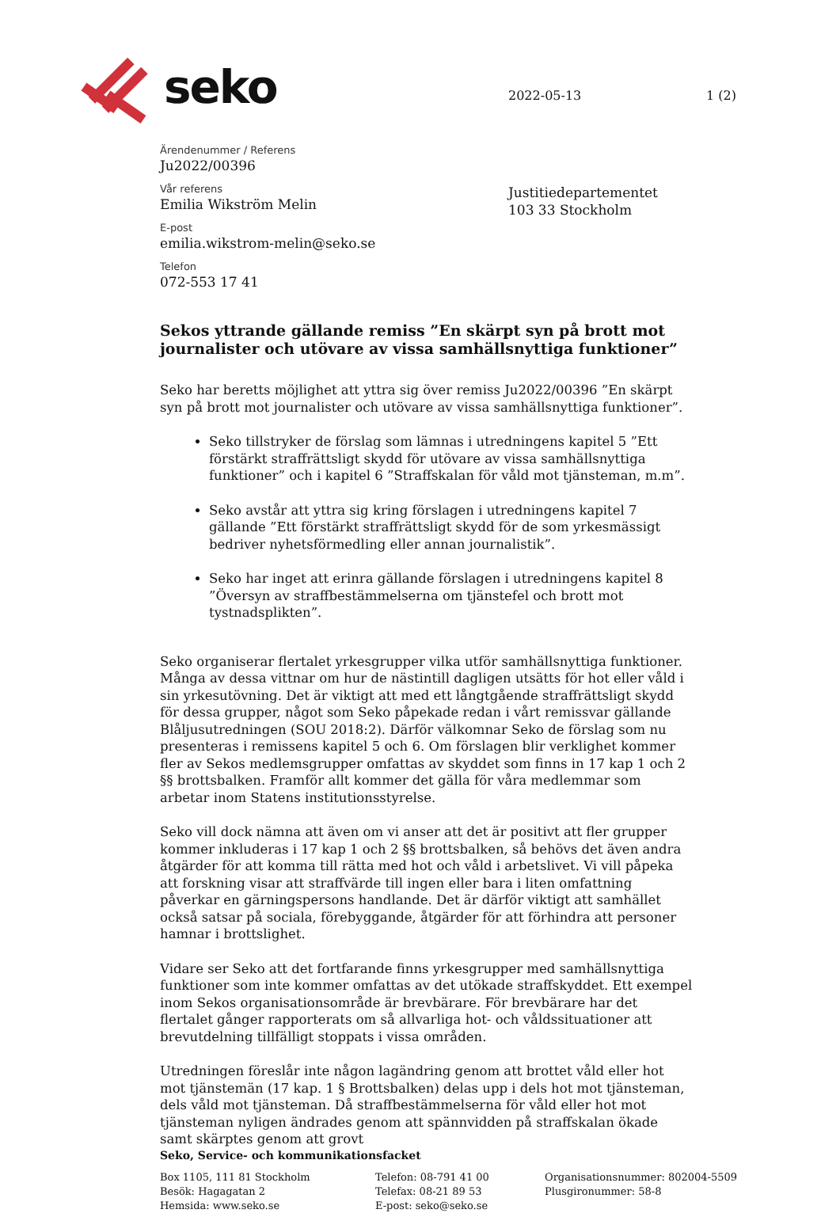seko
2022-05-13 1 (2)
Ärendenummer / Referens
Ju2022/00396
Vår referens
Emilia Wikström Melin
E-post
emilia.wikstrom-melin@seko.se
Telefon
072-553 17 41
Justitiedepartementet
103 33 Stockholm
Sekos yttrande gällande remiss ”En skärpt syn på brott mot journalister och utövare av vissa samhällsnyttiga funktioner”
Seko har beretts möjlighet att yttra sig över remiss Ju2022/00396 ”En skärpt syn på brott mot journalister och utövare av vissa samhällsnyttiga funktioner”.
Seko tillstryker de förslag som lämnas i utredningens kapitel 5 ”Ett förstärkt straffrättsligt skydd för utövare av vissa samhällsnyttiga funktioner” och i kapitel 6 ”Straffskalan för våld mot tjänsteman, m.m”.
Seko avstår att yttra sig kring förslagen i utredningens kapitel 7 gällande ”Ett förstärkt straffrättsligt skydd för de som yrkesmässigt bedriver nyhetsförmedling eller annan journalistik”.
Seko har inget att erinra gällande förslagen i utredningens kapitel 8 ”Översyn av straffbestämmelserna om tjänstefel och brott mot tystnadsplikten”.
Seko organiserar flertalet yrkesgrupper vilka utför samhällsnyttiga funktioner. Många av dessa vittnar om hur de nästintill dagligen utsätts för hot eller våld i sin yrkesutövning. Det är viktigt att med ett långtgående straffrättsligt skydd för dessa grupper, något som Seko påpekade redan i vårt remissvar gällande Blåljusutredningen (SOU 2018:2). Därför välkomnar Seko de förslag som nu presenteras i remissens kapitel 5 och 6. Om förslagen blir verklighet kommer fler av Sekos medlemsgrupper omfattas av skyddet som finns in 17 kap 1 och 2 §§ brottsbalken. Framför allt kommer det gälla för våra medlemmar som arbetar inom Statens institutionsstyrelse.
Seko vill dock nämna att även om vi anser att det är positivt att fler grupper kommer inkluderas i 17 kap 1 och 2 §§ brottsbalken, så behövs det även andra åtgärder för att komma till rätta med hot och våld i arbetslivet. Vi vill påpeka att forskning visar att straffvärde till ingen eller bara i liten omfattning påverkar en gärningspersons handlande. Det är därför viktigt att samhället också satsar på sociala, förebyggande, åtgärder för att förhindra att personer hamnar i brottslighet.
Vidare ser Seko att det fortfarande finns yrkesgrupper med samhällsnyttiga funktioner som inte kommer omfattas av det utökade straffskyddet. Ett exempel inom Sekos organisationsområde är brevbärare. För brevbärare har det flertalet gånger rapporterats om så allvarliga hot- och våldssituationer att brevutdelning tillfälligt stoppats i vissa områden.
Utredningen föreslår inte någon lagändring genom att brottet våld eller hot mot tjänstemän (17 kap. 1 § Brottsbalken) delas upp i dels hot mot tjänsteman, dels våld mot tjänsteman. Då straffbestämmelserna för våld eller hot mot tjänsteman nyligen ändrades genom att spännvidden på straffskalan ökade samt skärptes genom att grovt
Seko, Service- och kommunikationsfacket
Box 1105, 111 81 Stockholm
Besök: Hagagatan 2
Hemsida: www.seko.se
Telefon: 08-791 41 00
Telefax: 08-21 89 53
E-post: seko@seko.se
Organisationsnummer: 802004-5509
Plusgironummer: 58-8